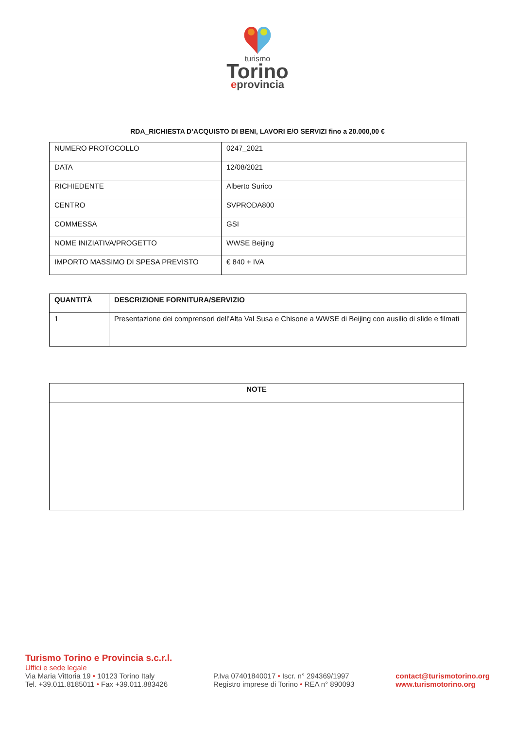turismo
Torino
eprovincia
RDA_RICHIESTA D’ACQUISTO DI BENI, LAVORI E/O SERVIZI fino a 20.000,00 €
| NUMERO PROTOCOLLO | 0247_2021 |
| DATA | 12/08/2021 |
| RICHIEDENTE | Alberto Surico |
| CENTRO | SVPRODA800 |
| COMMESSA | GSI |
| NOME INIZIATIVA/PROGETTO | WWSE Beijing |
| IMPORTO MASSIMO DI SPESA PREVISTO | € 840 + IVA |
| QUANTITÀ | DESCRIZIONE FORNITURA/SERVIZIO |
| --- | --- |
| 1 | Presentazione dei comprensori dell’Alta Val Susa e Chisone a WWSE di Beijing con ausilio di slide e filmati |
| NOTE |
| --- |
Turismo Torino e Provincia s.c.r.l.
Uffici e sede legale
Via Maria Vittoria 19 • 10123 Torino Italy
Tel. +39.011.8185011 • Fax +39.011.883426
P.Iva 07401840017 • Iscr. n° 294369/1997
Registro imprese di Torino • REA n° 890093
contact@turismotorino.org
www.turismotorino.org